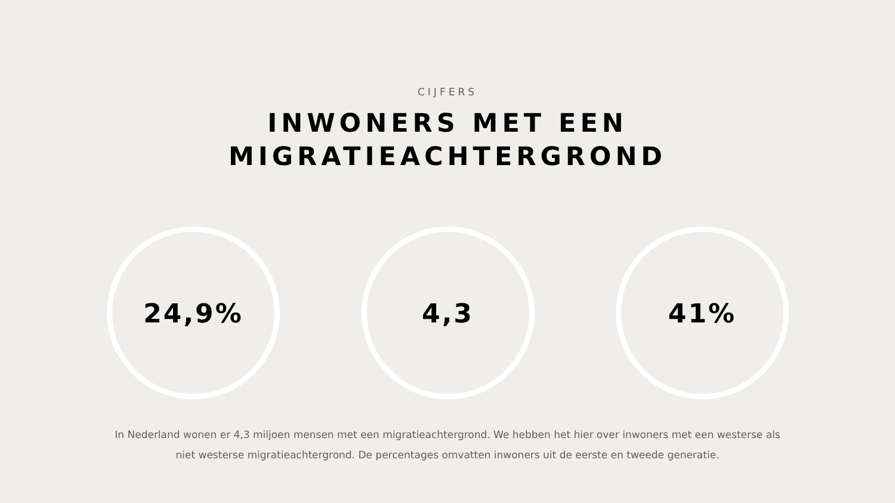CIJFERS
INWONERS MET EEN
MIGRATIEACHTERGROND
24,9% 4,3 41%
In Nederland wonen er 4,3 miljoen mensen met een migratieachtergrond. We hebben het hier over inwoners met een westerse als niet westerse migratieachtergrond. De percentages omvatten inwoners uit de eerste en tweede generatie.